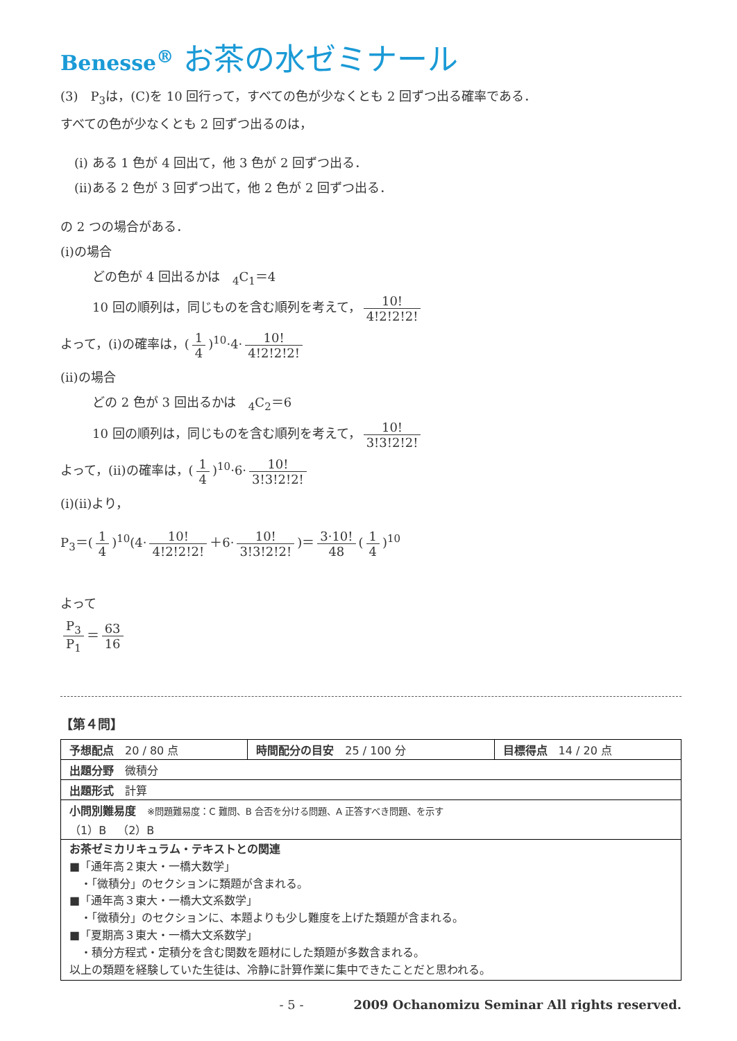Benesse<sup>®</sup> お茶の水ゼミナール
(3)　P<sub>3</sub>は，(C)を 10 回行って，すべての色が少なくとも 2 回ずつ出る確率である．
すべての色が少なくとも 2 回ずつ出るのは，
(i) ある 1 色が 4 回出て，他 3 色が 2 回ずつ出る．
(ii)ある 2 色が 3 回ずつ出て，他 2 色が 2 回ずつ出る．
の 2 つの場合がある．
(i)の場合
どの色が 4 回出るかは　<sub>4</sub>C<sub>1</sub>＝4
10 回の順列は，同じものを含む順列を考えて， 10! 4!2!2!2!
よって，(i)の確率は，(1 4)<sup>10</sup>·4· 10! 4!2!2!2!
(ii)の場合
どの 2 色が 3 回出るかは　<sub>4</sub>C<sub>2</sub>＝6
10 回の順列は，同じものを含む順列を考えて， 10! 3!3!2!2!
よって，(ii)の確率は，(1 4)<sup>10</sup>·6· 10! 3!3!2!2!
(i)(ii)より，
P<sub>3</sub>＝(1 4)<sup>10</sup>(4· 10! 4!2!2!2! ＋6· 10! 3!3!2!2!)＝ 3·10! 48 (1 4)<sup>10</sup>
よって
P<sub>3</sub> P<sub>1</sub> ＝ 63 16
【第４問】
| 予想配点 20 / 80 点 | 時間配分の目安 25 / 100 分 | 目標得点 14 / 20 点 |
| 出題分野 微積分 | | |
| 出題形式 計算 | | |
| 小問別難易度 ※問題難易度：C 難問、B 合否を分ける問題、A 正答すべき問題、を示す （1）B （2）B | | |
| お茶ゼミカリキュラム・テキストとの関連 ■「通年高２東大・一橋大数学」 ・「微積分」のセクションに類題が含まれる。 ■「通年高３東大・一橋大文系数学」 ・「微積分」のセクションに、本題よりも少し難度を上げた類題が含まれる。 ■「夏期高３東大・一橋大文系数学」 ・積分方程式・定積分を含む関数を題材にした類題が多数含まれる。 以上の類題を経験していた生徒は、冷静に計算作業に集中できたことだと思われる。 | | |
- 5 -　　　　2009 Ochanomizu Seminar All rights reserved.